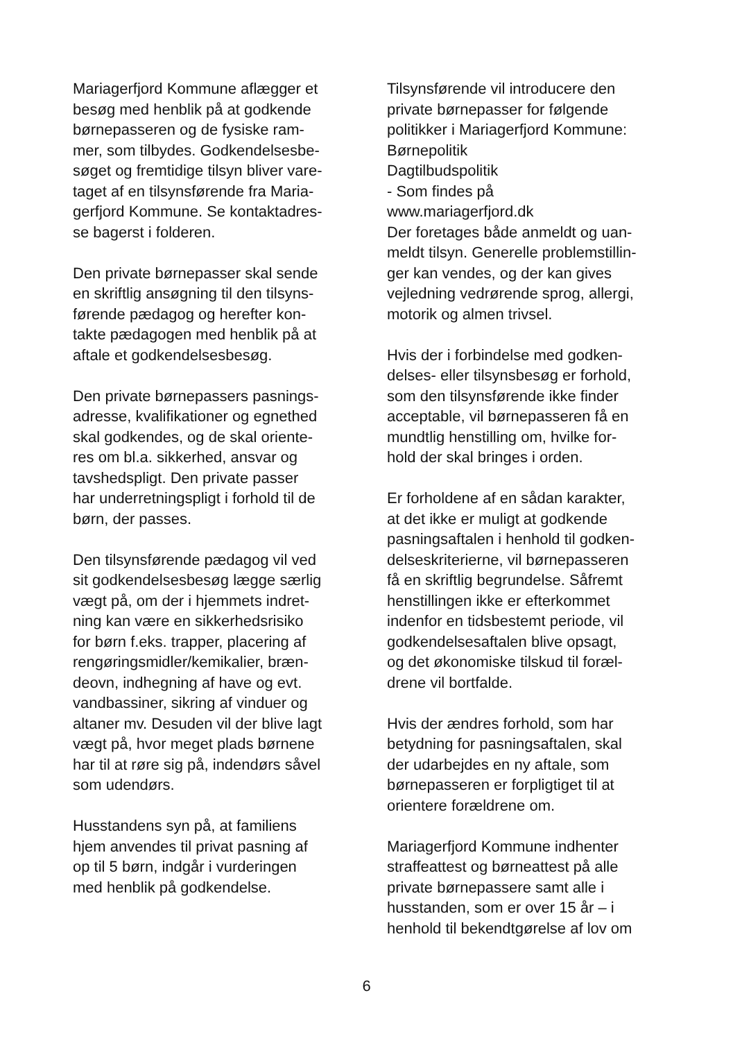Mariagerfjord Kommune aflægger et
besøg med henblik på at godkende
børnepasseren og de fysiske ram-
mer, som tilbydes. Godkendelsesbe-
søget og fremtidige tilsyn bliver vare-
taget af en tilsynsførende fra Maria-
gerfjord Kommune. Se kontaktadres-
se bagerst i folderen.
Den private børnepasser skal sende
en skriftlig ansøgning til den tilsyns-
førende pædagog og herefter kon-
takte pædagogen med henblik på at
aftale et godkendelsesbesøg.
Den private børnepassers pasnings-
adresse, kvalifikationer og egnethed
skal godkendes, og de skal oriente-
res om bl.a. sikkerhed, ansvar og
tavshedspligt. Den private passer
har underretningspligt i forhold til de
børn, der passes.
Den tilsynsførende pædagog vil ved
sit godkendelsesbesøg lægge særlig
vægt på, om der i hjemmets indret-
ning kan være en sikkerhedsrisiko
for børn f.eks. trapper, placering af
rengøringsmidler/kemikalier, bræn-
deovn, indhegning af have og evt.
vandbassiner, sikring af vinduer og
altaner mv. Desuden vil der blive lagt
vægt på, hvor meget plads børnene
har til at røre sig på, indendørs såvel
som udendørs.
Husstandens syn på, at familiens
hjem anvendes til privat pasning af
op til 5 børn, indgår i vurderingen
med henblik på godkendelse.
Tilsynsførende vil introducere den
private børnepasser for følgende
politikker i Mariagerfjord Kommune:
Børnepolitik
Dagtilbudspolitik
- Som findes på
www.mariagerfjord.dk
Der foretages både anmeldt og uan-
meldt tilsyn. Generelle problemstillin-
ger kan vendes, og der kan gives
vejledning vedrørende sprog, allergi,
motorik og almen trivsel.
Hvis der i forbindelse med godken-
delses- eller tilsynsbesøg er forhold,
som den tilsynsførende ikke finder
acceptable, vil børnepasseren få en
mundtlig henstilling om, hvilke for-
hold der skal bringes i orden.
Er forholdene af en sådan karakter,
at det ikke er muligt at godkende
pasningsaftalen i henhold til godken-
delseskriterierne, vil børnepasseren
få en skriftlig begrundelse. Såfremt
henstillingen ikke er efterkommet
indenfor en tidsbestemt periode, vil
godkendelsesaftalen blive opsagt,
og det økonomiske tilskud til foræl-
drene vil bortfalde.
Hvis der ændres forhold, som har
betydning for pasningsaftalen, skal
der udarbejdes en ny aftale, som
børnepasseren er forpligtiget til at
orientere forældrene om.
Mariagerfjord Kommune indhenter
straffeattest og børneattest på alle
private børnepassere samt alle i
husstanden, som er over 15 år – i
henhold til bekendtgørelse af lov om
6